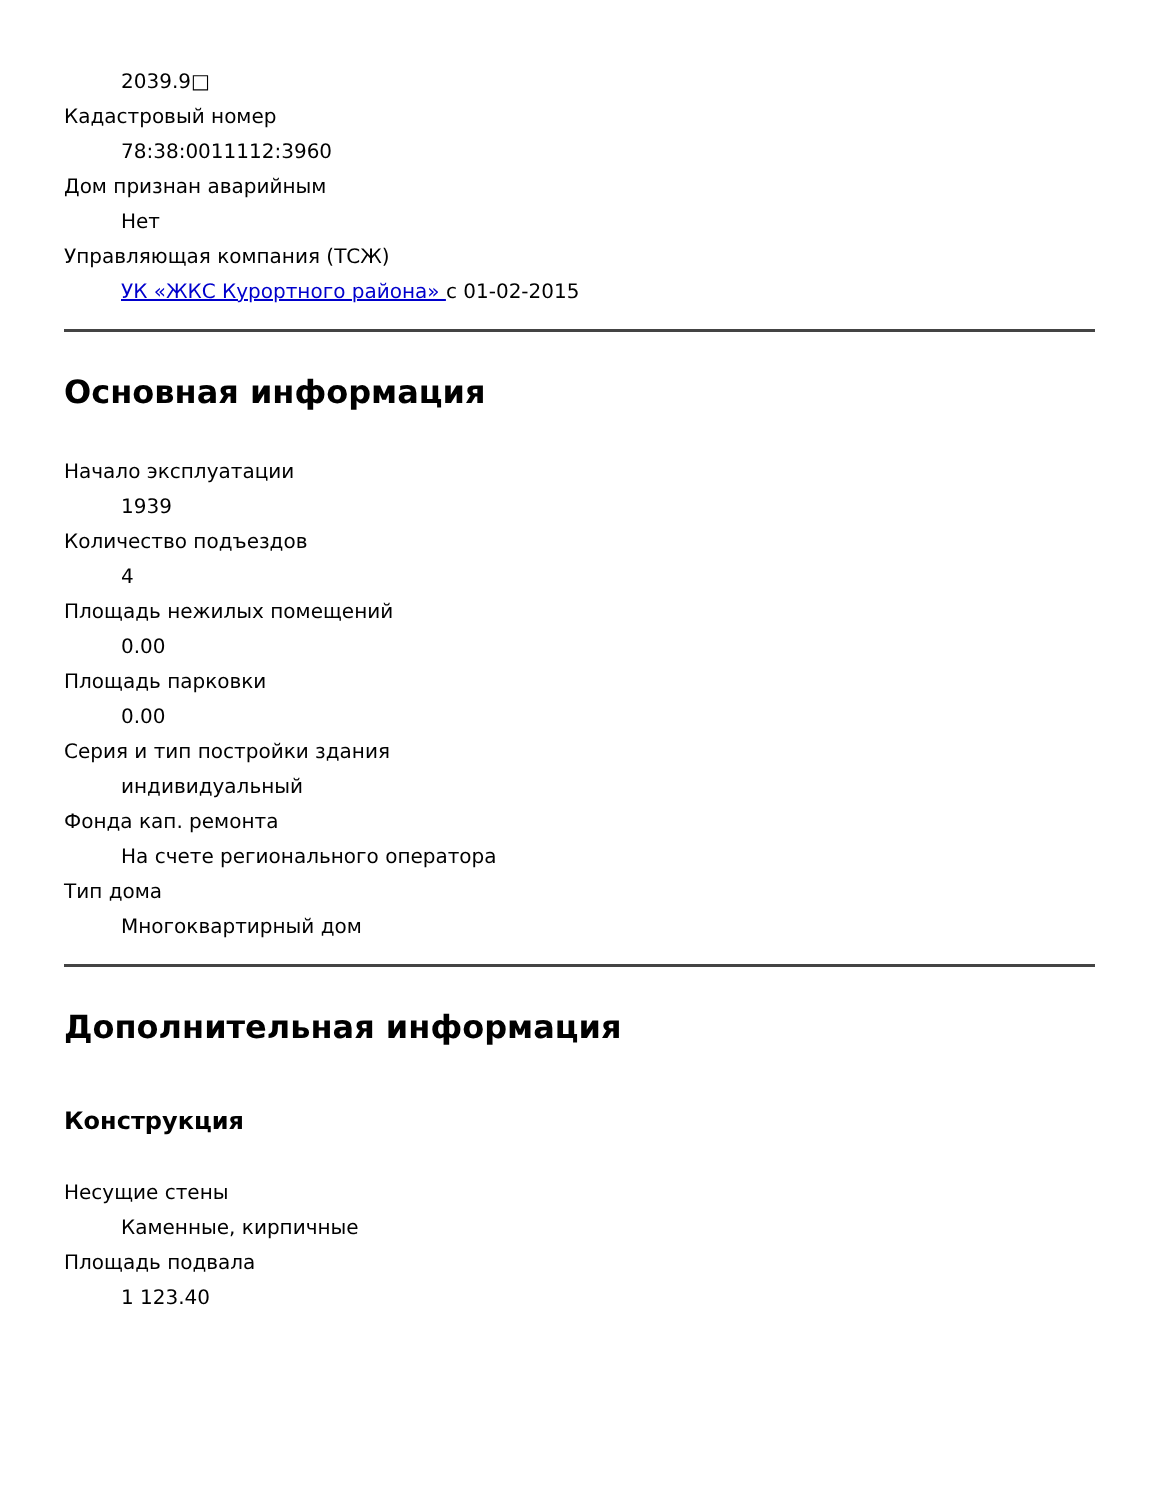2039.9□
Кадастровый номер
78:38:0011112:3960
Дом признан аварийным
Нет
Управляющая компания (ТСЖ)
УК «ЖКС Курортного района» с 01-02-2015
Основная информация
Начало эксплуатации
1939
Количество подъездов
4
Площадь нежилых помещений
0.00
Площадь парковки
0.00
Серия и тип постройки здания
индивидуальный
Фонда кап. ремонта
На счете регионального оператора
Тип дома
Многоквартирный дом
Дополнительная информация
Конструкция
Несущие стены
Каменные, кирпичные
Площадь подвала
1 123.40